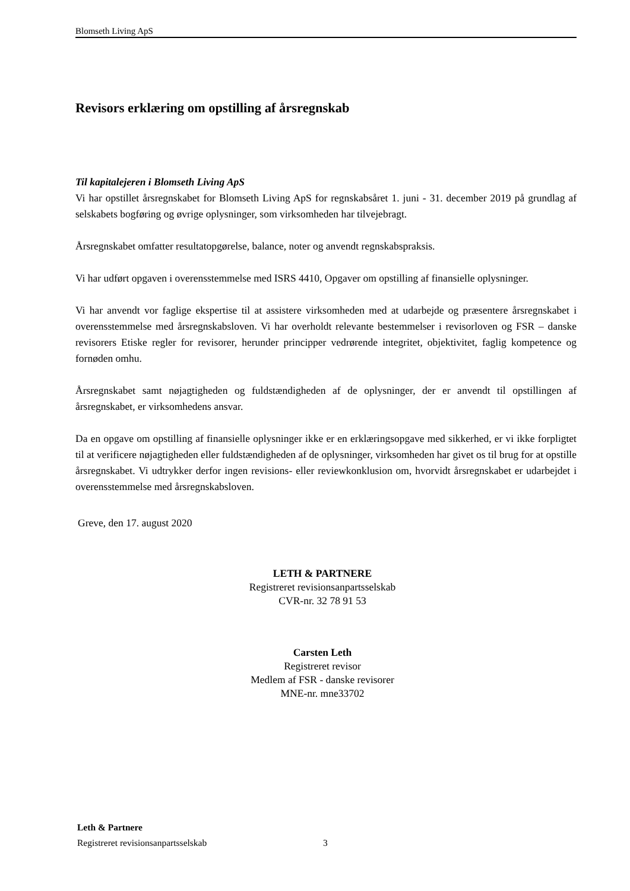Blomseth Living ApS
Revisors erklæring om opstilling af årsregnskab
Til kapitalejeren i Blomseth Living ApS
Vi har opstillet årsregnskabet for Blomseth Living ApS for regnskabsåret 1. juni - 31. december 2019 på grundlag af selskabets bogføring og øvrige oplysninger, som virksomheden har tilvejebragt.
Årsregnskabet omfatter resultatopgørelse, balance, noter og anvendt regnskabspraksis.
Vi har udført opgaven i overensstemmelse med ISRS 4410, Opgaver om opstilling af finansielle oplysninger.
Vi har anvendt vor faglige ekspertise til at assistere virksomheden med at udarbejde og præsentere årsregnskabet i overensstemmelse med årsregnskabsloven. Vi har overholdt relevante bestemmelser i revisorloven og FSR – danske revisorers Etiske regler for revisorer, herunder principper vedrørende integritet, objektivitet, faglig kompetence og fornøden omhu.
Årsregnskabet samt nøjagtigheden og fuldstændigheden af de oplysninger, der er anvendt til opstillingen af årsregnskabet, er virksomhedens ansvar.
Da en opgave om opstilling af finansielle oplysninger ikke er en erklæringsopgave med sikkerhed, er vi ikke forpligtet til at verificere nøjagtigheden eller fuldstændigheden af de oplysninger, virksomheden har givet os til brug for at opstille årsregnskabet. Vi udtrykker derfor ingen revisions- eller reviewkonklusion om, hvorvidt årsregnskabet er udarbejdet i overensstemmelse med årsregnskabsloven.
Greve, den 17. august 2020
LETH & PARTNERE
Registreret revisionsanpartsselskab
CVR-nr. 32 78 91 53
Carsten Leth
Registreret revisor
Medlem af FSR - danske revisorer
MNE-nr. mne33702
Leth & Partnere
Registreret revisionsanpartsselskab
3